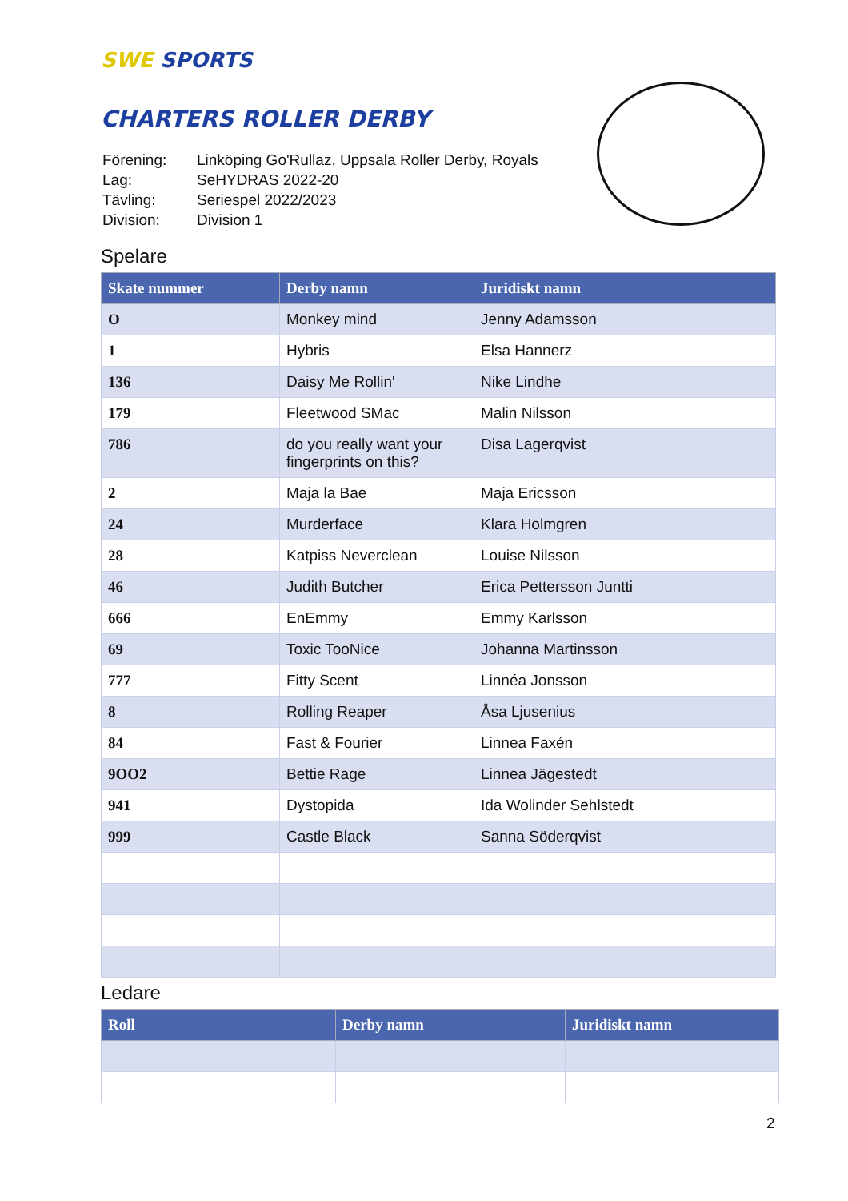SWE SPORTS
CHARTERS ROLLER DERBY
| Förening: | Linköping Go'Rullaz, Uppsala Roller Derby, Royals |
| Lag: | SeHYDRAS 2022-20 |
| Tävling: | Seriespel 2022/2023 |
| Division: | Division 1 |
Spelare
| Skate nummer | Derby namn | Juridiskt namn |
| --- | --- | --- |
| O | Monkey mind | Jenny Adamsson |
| 1 | Hybris | Elsa Hannerz |
| 136 | Daisy Me Rollin' | Nike Lindhe |
| 179 | Fleetwood SMac | Malin Nilsson |
| 786 | do you really want your fingerprints on this? | Disa Lagerqvist |
| 2 | Maja la Bae | Maja Ericsson |
| 24 | Murderface | Klara Holmgren |
| 28 | Katpiss Neverclean | Louise Nilsson |
| 46 | Judith Butcher | Erica Pettersson Juntti |
| 666 | EnEmmy | Emmy Karlsson |
| 69 | Toxic TooNice | Johanna Martinsson |
| 777 | Fitty Scent | Linnéa Jonsson |
| 8 | Rolling Reaper | Åsa Ljusenius |
| 84 | Fast & Fourier | Linnea Faxén |
| 9OO2 | Bettie Rage | Linnea Jägestedt |
| 941 | Dystopida | Ida Wolinder Sehlstedt |
| 999 | Castle Black | Sanna Söderqvist |
Ledare
| Roll | Derby namn | Juridiskt namn |
| --- | --- | --- |
2